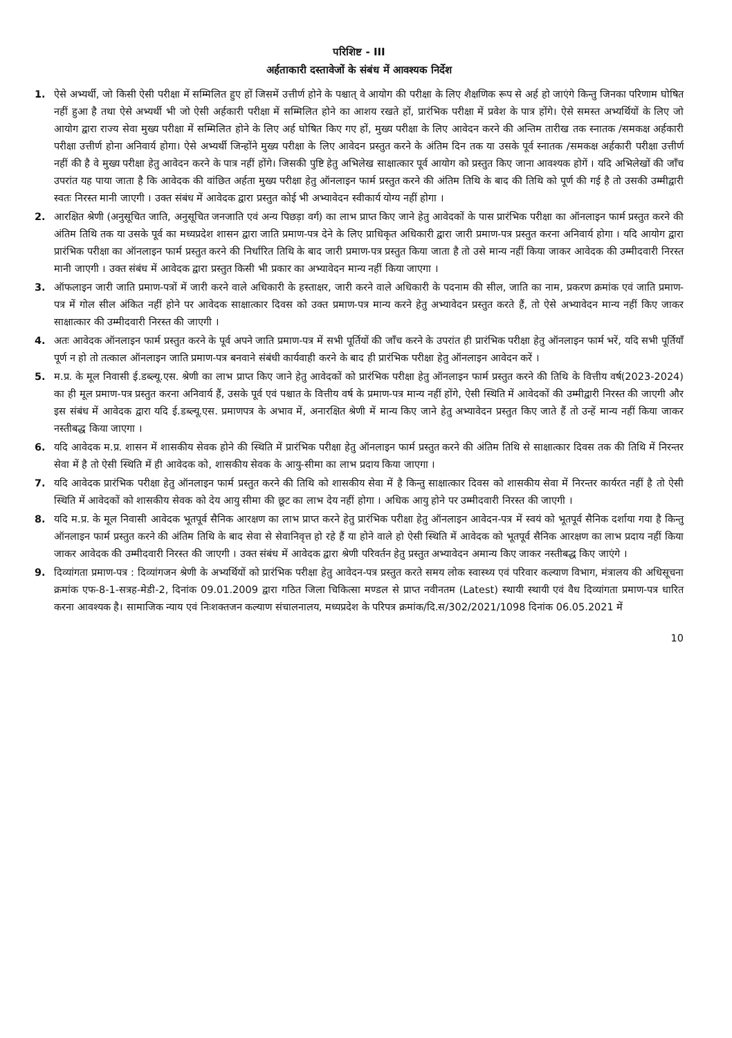परिशिष्ट - III
अर्हताकारी दस्तावेजों के संबंध में आवश्यक निर्देश
1. ऐसे अभ्यर्थी, जो किसी ऐसी परीक्षा में सम्मिलित हुए हों जिसमें उत्तीर्ण होने के पश्चात् वे आयोग की परीक्षा के लिए शैक्षणिक रूप से अर्ह हो जाएंगे किन्तु जिनका परिणाम घोषित नहीं हुआ है तथा ऐसे अभ्यर्थी भी जो ऐसी अर्हकारी परीक्षा में सम्मिलित होने का आशय रखते हों, प्रारंभिक परीक्षा में प्रवेश के पात्र होंगे। ऐसे समस्त अभ्यर्थियों के लिए जो आयोग द्वारा राज्य सेवा मुख्य परीक्षा में सम्मिलित होने के लिए अर्ह घोषित किए गए हों, मुख्य परीक्षा के लिए आवेदन करने की अन्तिम तारीख तक स्नातक /समकक्ष अर्हकारी परीक्षा उत्तीर्ण होना अनिवार्य होगा। ऐसे अभ्यर्थी जिन्होंने मुख्य परीक्षा के लिए आवेदन प्रस्तुत करने के अंतिम दिन तक या उसके पूर्व स्नातक /समकक्ष अर्हकारी परीक्षा उत्तीर्ण नहीं की है वे मुख्य परीक्षा हेतु आवेदन करने के पात्र नहीं होंगे। जिसकी पुष्टि हेतु अभिलेख साक्षात्कार पूर्व आयोग को प्रस्तुत किए जाना आवश्यक होगें । यदि अभिलेखों की जॉंच उपरांत यह पाया जाता है कि आवेदक की वांछित अर्हता मुख्य परीक्षा हेतु ऑनलाइन फार्म प्रस्तुत करने की अंतिम तिथि के बाद की तिथि को पूर्ण की गई है तो उसकी उम्मीद्वारी स्वतः निरस्त मानी जाएगी । उक्त संबंध में आवेदक द्वारा प्रस्तुत कोई भी अभ्यावेदन स्वीकार्य योग्य नहीं होगा ।
2. आरक्षित श्रेणी (अनुसूचित जाति, अनुसूचित जनजाति एवं अन्य पिछड़ा वर्ग) का लाभ प्राप्त किए जाने हेतु आवेदकों के पास प्रारंभिक परीक्षा का ऑनलाइन फार्म प्रस्तुत करने की अंतिम तिथि तक या उसके पूर्व का मध्यप्रदेश शासन द्वारा जाति प्रमाण-पत्र देने के लिए प्राधिकृत अधिकारी द्वारा जारी प्रमाण-पत्र प्रस्तुत करना अनिवार्य होगा । यदि आयोग द्वारा प्रारंभिक परीक्षा का ऑनलाइन फार्म प्रस्तुत करने की निर्धारित तिथि के बाद जारी प्रमाण-पत्र प्रस्तुत किया जाता है तो उसे मान्य नहीं किया जाकर आवेदक की उम्मीदवारी निरस्त मानी जाएगी । उक्त संबंध में आवेदक द्वारा प्रस्तुत किसी भी प्रकार का अभ्यावेदन मान्य नहीं किया जाएगा ।
3. ऑफलाइन जारी जाति प्रमाण-पत्रों में जारी करने वाले अधिकारी के हस्ताक्षर, जारी करने वाले अधिकारी के पदनाम की सील, जाति का नाम, प्रकरण क्रमांक एवं जाति प्रमाण-पत्र में गोल सील अंकित नहीं होने पर आवेदक साक्षात्कार दिवस को उक्त प्रमाण-पत्र मान्य करने हेतु अभ्यावेदन प्रस्तुत करते हैं, तो ऐसे अभ्यावेदन मान्य नहीं किए जाकर साक्षात्कार की उम्मीदवारी निरस्त की जाएगी ।
4. अतः आवेदक ऑनलाइन फार्म प्रस्तुत करने के पूर्व अपने जाति प्रमाण-पत्र में सभी पूर्तियों की जॉंच करने के उपरांत ही प्रारंभिक परीक्षा हेतु ऑनलाइन फार्म भरें, यदि सभी पूर्तियाँ पूर्ण न हो तो तत्काल ऑनलाइन जाति प्रमाण-पत्र बनवाने संबंधी कार्यवाही करने के बाद ही प्रारंभिक परीक्षा हेतु ऑनलाइन आवेदन करें ।
5. म.प्र. के मूल निवासी ई.डब्ल्यू.एस. श्रेणी का लाभ प्राप्त किए जाने हेतु आवेदकों को प्रारंभिक परीक्षा हेतु ऑनलाइन फार्म प्रस्तुत करने की तिथि के वित्तीय वर्ष(2023-2024) का ही मूल प्रमाण-पत्र प्रस्तुत करना अनिवार्य हैं, उसके पूर्व एवं पश्चात के वित्तीय वर्ष के प्रमाण-पत्र मान्य नहीं होंगे, ऐसी स्थिति में आवेदकों की उम्मीद्वारी निरस्त की जाएगी और इस संबंध में आवेदक द्वारा यदि ई.डब्ल्यू.एस. प्रमाणपत्र के अभाव में, अनारक्षित श्रेणी में मान्य किए जाने हेतु अभ्यावेदन प्रस्तुत किए जाते हैं तो उन्हें मान्य नहीं किया जाकर नस्तीबद्ध किया जाएगा ।
6. यदि आवेदक म.प्र. शासन में शासकीय सेवक होने की स्थिति में प्रारंभिक परीक्षा हेतु ऑनलाइन फार्म प्रस्तुत करने की अंतिम तिथि से साक्षात्कार दिवस तक की तिथि में निरन्तर सेवा में है तो ऐसी स्थिति में ही आवेदक को, शासकीय सेवक के आयु-सीमा का लाभ प्रदाय किया जाएगा ।
7. यदि आवेदक प्रारंभिक परीक्षा हेतु ऑनलाइन फार्म प्रस्तुत करने की तिथि को शासकीय सेवा में है किन्तु साक्षात्कार दिवस को शासकीय सेवा में निरन्तर कार्यरत नहीं है तो ऐसी स्थिति में आवेदकों को शासकीय सेवक को देय आयु सीमा की छूट का लाभ देय नहीं होगा । अधिक आयु होने पर उम्मीदवारी निरस्त की जाएगी ।
8. यदि म.प्र. के मूल निवासी आवेदक भूतपूर्व सैनिक आरक्षण का लाभ प्राप्त करने हेतु प्रारंभिक परीक्षा हेतु ऑनलाइन आवेदन-पत्र में स्वयं को भूतपूर्व सैनिक दर्शाया गया है किन्तु ऑनलाइन फार्म प्रस्तुत करने की अंतिम तिथि के बाद सेवा से सेवानिवृत्त हो रहे हैं या होने वाले हो ऐसी स्थिति में आवेदक को भूतपूर्व सैनिक आरक्षण का लाभ प्रदाय नहीं किया जाकर आवेदक की उम्मीदवारी निरस्त की जाएगी । उक्त संबंध में आवेदक द्वारा श्रेणी परिवर्तन हेतु प्रस्तुत अभ्यावेदन अमान्य किए जाकर नस्तीबद्ध किए जाएंगे ।
9. दिव्यांगता प्रमाण-पत्र : दिव्यांगजन श्रेणी के अभ्यर्थियों को प्रारंभिक परीक्षा हेतु आवेदन-पत्र प्रस्तुत करते समय लोक स्वास्थ्य एवं परिवार कल्याण विभाग, मंत्रालय की अधिसूचना क्रमांक एफ-8-1-सत्रह-मेडी-2, दिनांक 09.01.2009 द्वारा गठित जिला चिकित्सा मण्डल से प्राप्त नवीनतम (Latest) स्थायी स्थायी एवं वैध दिव्यांगता प्रमाण-पत्र धारित करना आवश्यक है। सामाजिक न्याय एवं निःशक्तजन कल्याण संचालनालय, मध्यप्रदेश के परिपत्र क्रमांक/दि.स/302/2021/1098 दिनांक 06.05.2021 में
10